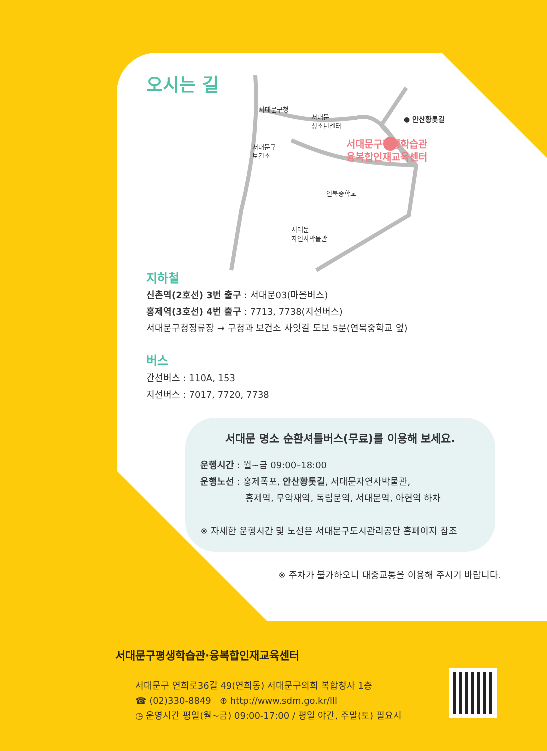오시는 길
서대문구평생학습관
융복합인재교육센터
● 안산황톳길
서대문구청
서대문
청소년센터
서대문구
보건소
연북중학교
서대문
자연사박물관
지하철
신촌역(2호선) 3번 출구 : 서대문03(마을버스)
홍제역(3호선) 4번 출구 : 7713, 7738(지선버스)
서대문구청정류장 → 구청과 보건소 사잇길 도보 5분(연북중학교 옆)
버스
간선버스 : 110A, 153
지선버스 : 7017, 7720, 7738
서대문 명소 순환셔틀버스(무료)를 이용해 보세요.
운행시간 : 월~금 09:00–18:00
운행노선 : 홍제폭포, 안산황톳길, 서대문자연사박물관,
홍제역, 무악재역, 독립문역, 서대문역, 아현역 하차
※ 자세한 운행시간 및 노선은 서대문구도시관리공단 홈페이지 참조
※ 주차가 불가하오니 대중교통을 이용해 주시기 바랍니다.
서대문구평생학습관·융복합인재교육센터
서대문구 연희로36길 49(연희동) 서대문구의회 복합청사 1층
☎ (02)330-8849 ⊕ http://www.sdm.go.kr/lll
◷ 운영시간 평일(월~금) 09:00-17:00 / 평일 야간, 주말(토) 필요시